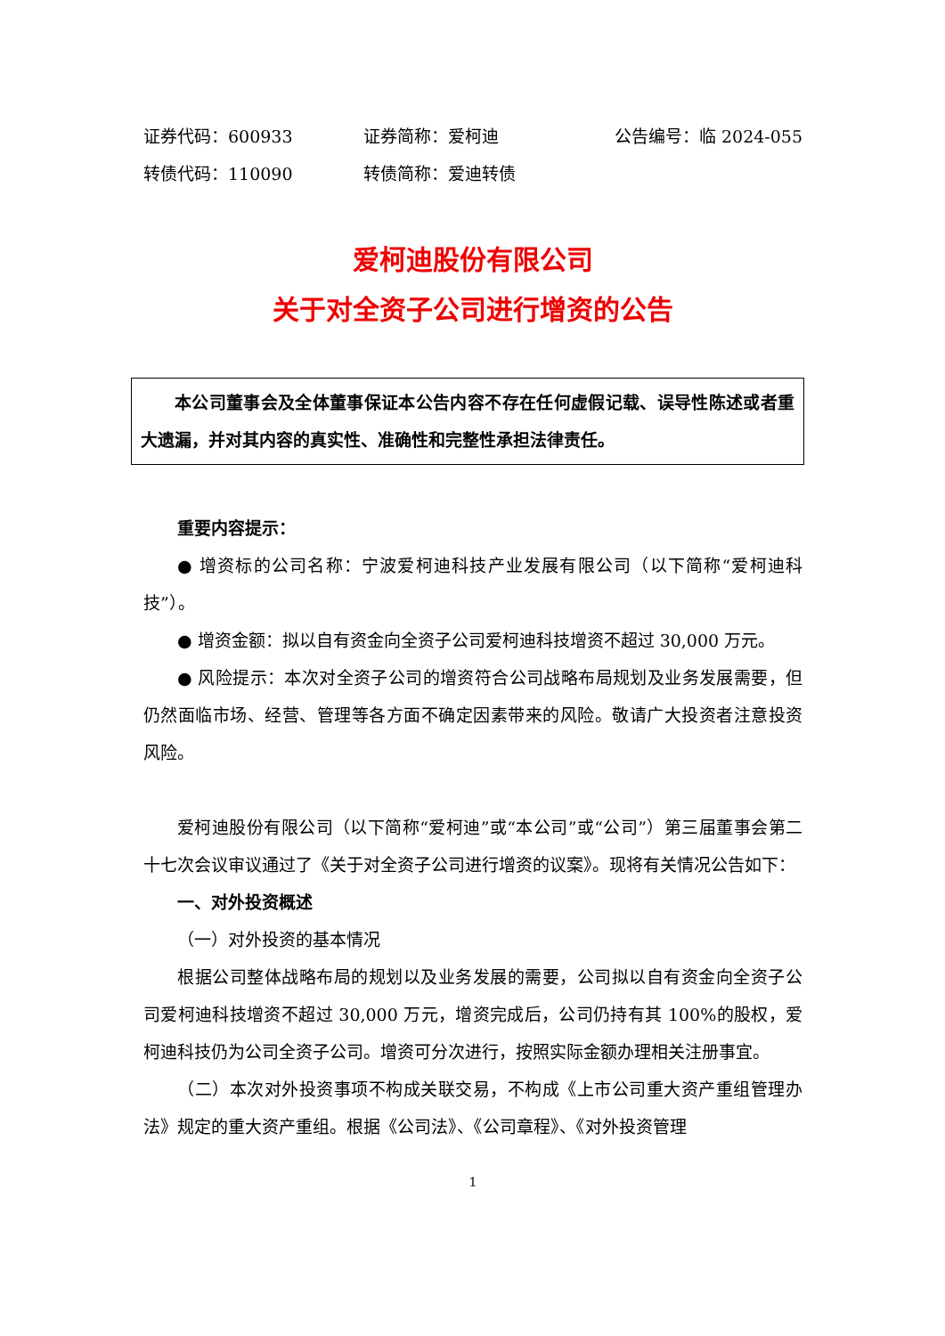证券代码：600933 证券简称：爱柯迪 公告编号：临 2024-055
转债代码：110090 转债简称：爱迪转债
爱柯迪股份有限公司
关于对全资子公司进行增资的公告
本公司董事会及全体董事保证本公告内容不存在任何虚假记载、误导性陈述或者重大遗漏，并对其内容的真实性、准确性和完整性承担法律责任。
重要内容提示：
● 增资标的公司名称：宁波爱柯迪科技产业发展有限公司（以下简称“爱柯迪科技”）。
● 增资金额：拟以自有资金向全资子公司爱柯迪科技增资不超过 30,000 万元。
● 风险提示：本次对全资子公司的增资符合公司战略布局规划及业务发展需要，但仍然面临市场、经营、管理等各方面不确定因素带来的风险。敬请广大投资者注意投资风险。
爱柯迪股份有限公司（以下简称“爱柯迪”或“本公司”或“公司”）第三届董事会第二十七次会议审议通过了《关于对全资子公司进行增资的议案》。现将有关情况公告如下：
一、对外投资概述
（一）对外投资的基本情况
根据公司整体战略布局的规划以及业务发展的需要，公司拟以自有资金向全资子公司爱柯迪科技增资不超过 30,000 万元，增资完成后，公司仍持有其 100%的股权，爱柯迪科技仍为公司全资子公司。增资可分次进行，按照实际金额办理相关注册事宜。
（二）本次对外投资事项不构成关联交易，不构成《上市公司重大资产重组管理办法》规定的重大资产重组。根据《公司法》、《公司章程》、《对外投资管理
1